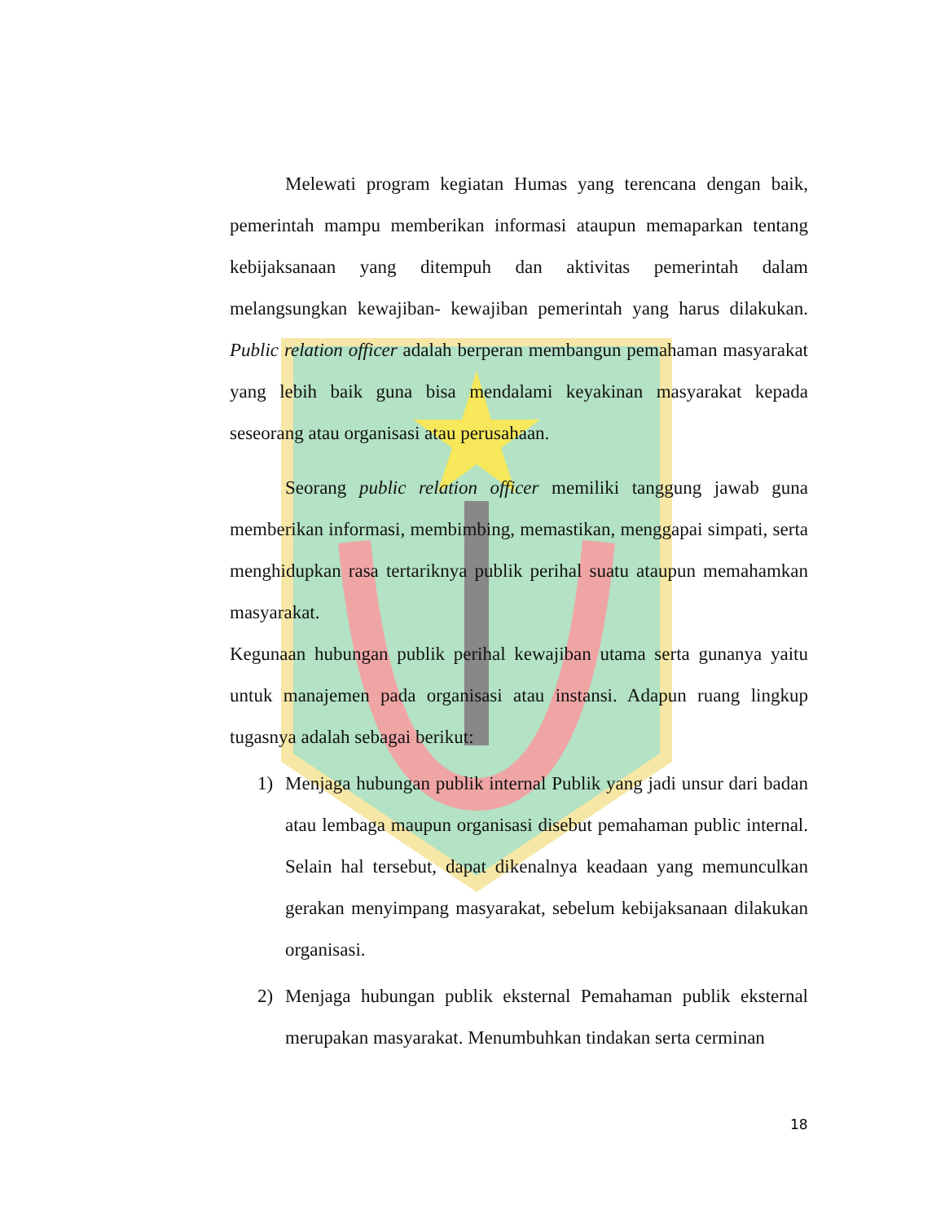Melewati program kegiatan Humas yang terencana dengan baik, pemerintah mampu memberikan informasi ataupun memaparkan tentang kebijaksanaan yang ditempuh dan aktivitas pemerintah dalam melangsungkan kewajiban- kewajiban pemerintah yang harus dilakukan. Public relation officer adalah berperan membangun pemahaman masyarakat yang lebih baik guna bisa mendalami keyakinan masyarakat kepada seseorang atau organisasi atau perusahaan.
Seorang public relation officer memiliki tanggung jawab guna memberikan informasi, membimbing, memastikan, menggapai simpati, serta menghidupkan rasa tertariknya publik perihal suatu ataupun memahamkan masyarakat.
Kegunaan hubungan publik perihal kewajiban utama serta gunanya yaitu untuk manajemen pada organisasi atau instansi. Adapun ruang lingkup tugasnya adalah sebagai berikut:
1) Menjaga hubungan publik internal Publik yang jadi unsur dari badan atau lembaga maupun organisasi disebut pemahaman public internal. Selain hal tersebut, dapat dikenalnya keadaan yang memunculkan gerakan menyimpang masyarakat, sebelum kebijaksanaan dilakukan organisasi.
2) Menjaga hubungan publik eksternal Pemahaman publik eksternal merupakan masyarakat. Menumbuhkan tindakan serta cerminan
18